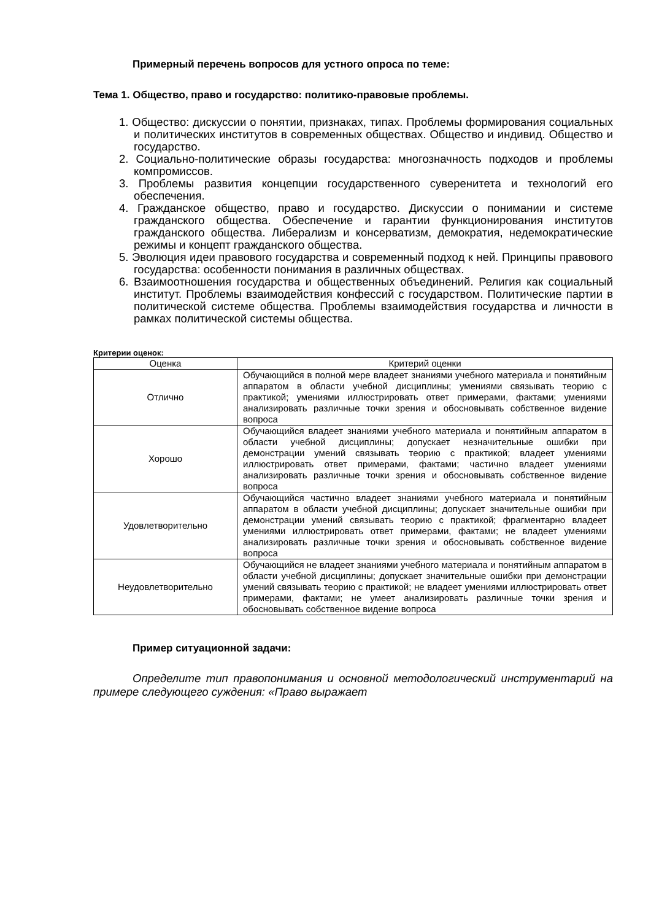Примерный перечень вопросов для устного опроса по теме:
Тема 1. Общество, право и государство: политико-правовые проблемы.
1. Общество: дискуссии о понятии, признаках, типах. Проблемы формирования социальных и политических институтов в современных обществах. Общество и индивид. Общество и государство.
2. Социально-политические образы государства: многозначность подходов и проблемы компромиссов.
3. Проблемы развития концепции государственного суверенитета и технологий его обеспечения.
4. Гражданское общество, право и государство. Дискуссии о понимании и системе гражданского общества. Обеспечение и гарантии функционирования институтов гражданского общества. Либерализм и консерватизм, демократия, недемократические режимы и концепт гражданского общества.
5. Эволюция идеи правового государства и современный подход к ней. Принципы правового государства: особенности понимания в различных обществах.
6. Взаимоотношения государства и общественных объединений. Религия как социальный институт. Проблемы взаимодействия конфессий с государством. Политические партии в политической системе общества. Проблемы взаимодействия государства и личности в рамках политической системы общества.
Критерии оценок:
| Оценка | Критерий оценки |
| --- | --- |
| Отлично | Обучающийся в полной мере владеет знаниями учебного материала и понятийным аппаратом в области учебной дисциплины; умениями связывать теорию с практикой; умениями иллюстрировать ответ примерами, фактами; умениями анализировать различные точки зрения и обосновывать собственное видение вопроса |
| Хорошо | Обучающийся владеет знаниями учебного материала и понятийным аппаратом в области учебной дисциплины; допускает незначительные ошибки при демонстрации умений связывать теорию с практикой; владеет умениями иллюстрировать ответ примерами, фактами; частично владеет умениями анализировать различные точки зрения и обосновывать собственное видение вопроса |
| Удовлетворительно | Обучающийся частично владеет знаниями учебного материала и понятийным аппаратом в области учебной дисциплины; допускает значительные ошибки при демонстрации умений связывать теорию с практикой; фрагментарно владеет умениями иллюстрировать ответ примерами, фактами; не владеет умениями анализировать различные точки зрения и обосновывать собственное видение вопроса |
| Неудовлетворительно | Обучающийся не владеет знаниями учебного материала и понятийным аппаратом в области учебной дисциплины; допускает значительные ошибки при демонстрации умений связывать теорию с практикой; не владеет умениями иллюстрировать ответ примерами, фактами; не умеет анализировать различные точки зрения и обосновывать собственное видение вопроса |
Пример ситуационной задачи:
Определите тип правопонимания и основной методологический инструментарий на примере следующего суждения: «Право выражает